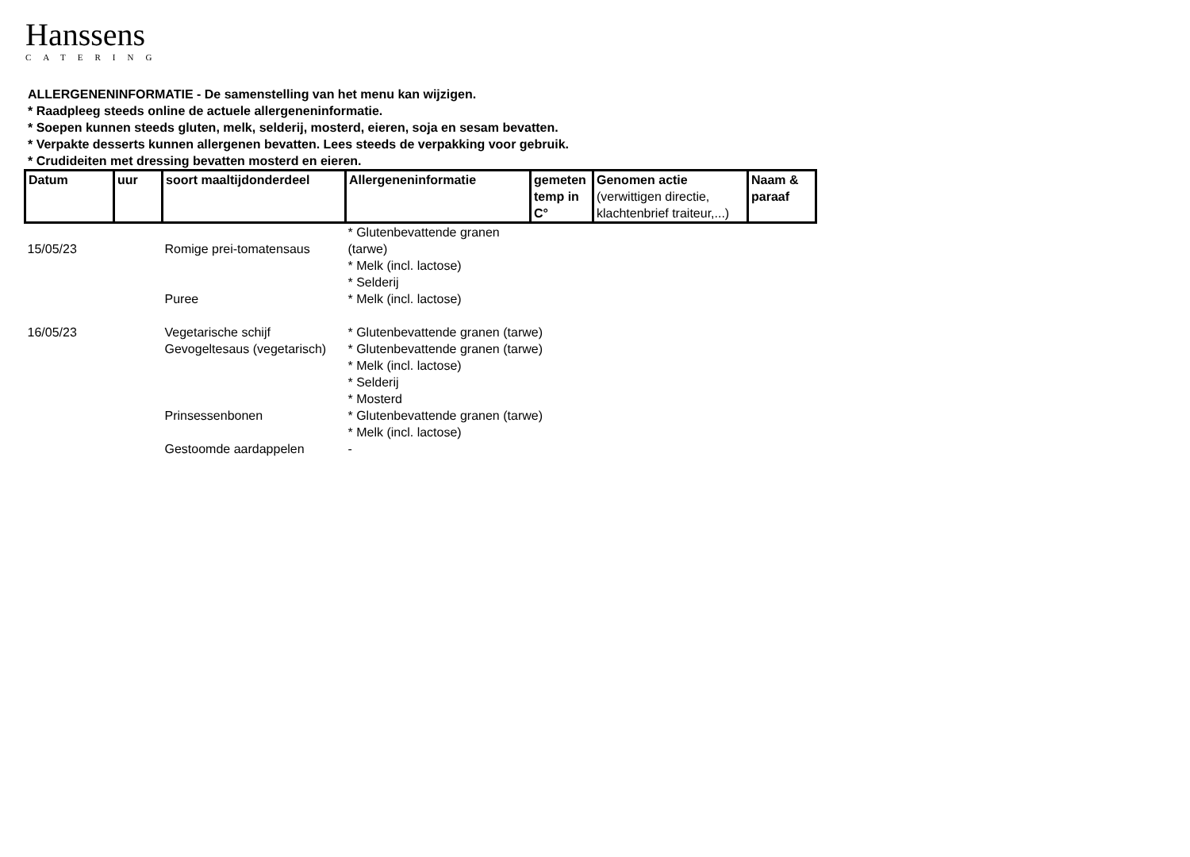Hanssens
CATERING
ALLERGENENINFORMATIE - De samenstelling van het menu kan wijzigen.
* Raadpleeg steeds online de actuele allergeneninformatie.
* Soepen kunnen steeds gluten, melk, selderij, mosterd, eieren, soja en sesam bevatten.
* Verpakte desserts kunnen allergenen bevatten. Lees steeds de verpakking voor gebruik.
* Crudideiten met dressing bevatten mosterd en eieren.
| Datum | uur | soort maaltijdonderdeel | Allergeneninformatie | gemeten temp in C° | Genomen actie (verwittigen directie, klachtenbrief traiteur,...) | Naam & paraaf |
| --- | --- | --- | --- | --- | --- | --- |
| 15/05/23 | | Romige prei-tomatensaus | * Glutenbevattende granen (tarwe) * Melk (incl. lactose) * Selderij | | | |
| | | Puree | * Melk (incl. lactose) | | | |
| 16/05/23 | | Vegetarische schijf | * Glutenbevattende granen (tarwe) | | | |
| | | Gevogeltesaus (vegetarisch) | * Glutenbevattende granen (tarwe) * Melk (incl. lactose) * Selderij * Mosterd | | | |
| | | Prinsessenbonen | * Glutenbevattende granen (tarwe) * Melk (incl. lactose) | | | |
| | | Gestoomde aardappelen | - | | | |